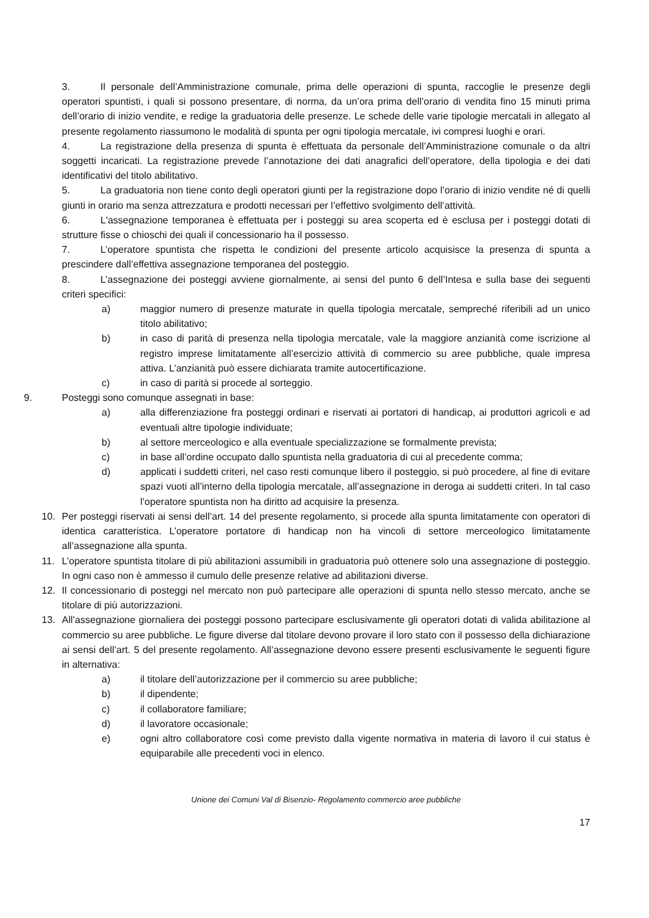3. Il personale dell’Amministrazione comunale, prima delle operazioni di spunta, raccoglie le presenze degli operatori spuntisti, i quali si possono presentare, di norma, da un’ora prima dell’orario di vendita fino 15 minuti prima dell’orario di inizio vendite, e redige la graduatoria delle presenze. Le schede delle varie tipologie mercatali in allegato al presente regolamento riassumono le modalità di spunta per ogni tipologia mercatale, ivi compresi luoghi e orari.
4. La registrazione della presenza di spunta è effettuata da personale dell’Amministrazione comunale o da altri soggetti incaricati. La registrazione prevede l’annotazione dei dati anagrafici dell’operatore, della tipologia e dei dati identificativi del titolo abilitativo.
5. La graduatoria non tiene conto degli operatori giunti per la registrazione dopo l’orario di inizio vendite né di quelli giunti in orario ma senza attrezzatura e prodotti necessari per l’effettivo svolgimento dell’attività.
6. L'assegnazione temporanea è effettuata per i posteggi su area scoperta ed è esclusa per i posteggi dotati di strutture fisse o chioschi dei quali il concessionario ha il possesso.
7. L’operatore spuntista che rispetta le condizioni del presente articolo acquisisce la presenza di spunta a prescindere dall’effettiva assegnazione temporanea del posteggio.
8. L’assegnazione dei posteggi avviene giornalmente, ai sensi del punto 6 dell’Intesa e sulla base dei seguenti criteri specifici:
a) maggior numero di presenze maturate in quella tipologia mercatale, sempreché riferibili ad un unico titolo abilitativo;
b) in caso di parità di presenza nella tipologia mercatale, vale la maggiore anzianità come iscrizione al registro imprese limitatamente all’esercizio attività di commercio su aree pubbliche, quale impresa attiva. L’anzianità può essere dichiarata tramite autocertificazione.
c) in caso di parità si procede al sorteggio.
9. Posteggi sono comunque assegnati in base:
a) alla differenziazione fra posteggi ordinari e riservati ai portatori di handicap, ai produttori agricoli e ad eventuali altre tipologie individuate;
b) al settore merceologico e alla eventuale specializzazione se formalmente prevista;
c) in base all’ordine occupato dallo spuntista nella graduatoria di cui al precedente comma;
d) applicati i suddetti criteri, nel caso resti comunque libero il posteggio, si può procedere, al fine di evitare spazi vuoti all’interno della tipologia mercatale, all’assegnazione in deroga ai suddetti criteri. In tal caso l’operatore spuntista non ha diritto ad acquisire la presenza.
10. Per posteggi riservati ai sensi dell’art. 14 del presente regolamento, si procede alla spunta limitatamente con operatori di identica caratteristica. L’operatore portatore di handicap non ha vincoli di settore merceologico limitatamente all’assegnazione alla spunta.
11. L’operatore spuntista titolare di più abilitazioni assumibili in graduatoria può ottenere solo una assegnazione di posteggio. In ogni caso non è ammesso il cumulo delle presenze relative ad abilitazioni diverse.
12. Il concessionario di posteggi nel mercato non può partecipare alle operazioni di spunta nello stesso mercato, anche se titolare di più autorizzazioni.
13. All’assegnazione giornaliera dei posteggi possono partecipare esclusivamente gli operatori dotati di valida abilitazione al commercio su aree pubbliche. Le figure diverse dal titolare devono provare il loro stato con il possesso della dichiarazione ai sensi dell’art. 5 del presente regolamento. All’assegnazione devono essere presenti esclusivamente le seguenti figure in alternativa:
a) il titolare dell’autorizzazione per il commercio su aree pubbliche;
b) il dipendente;
c) il collaboratore familiare;
d) il lavoratore occasionale;
e) ogni altro collaboratore così come previsto dalla vigente normativa in materia di lavoro il cui status è equiparabile alle precedenti voci in elenco.
Unione dei Comuni Val di Bisenzio- Regolamento commercio aree pubbliche
17